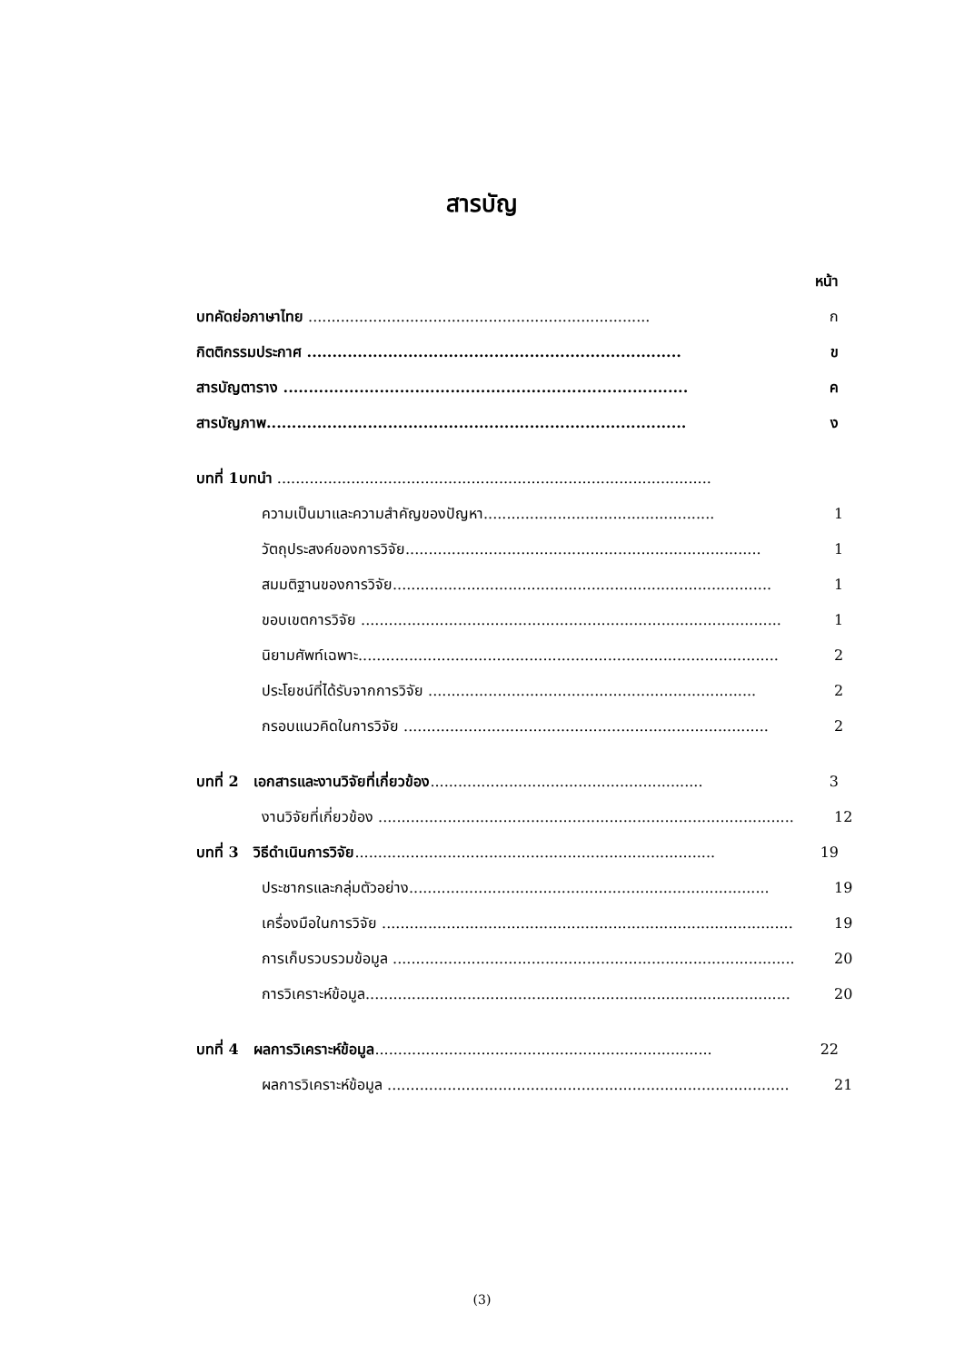สารบัญ
หน้า
บทคัดย่อภาษาไทย .......................................................................... ก
กิตติกรรมประกาศ .......................................................................... ข
สารบัญตาราง ................................................................................ ค
สารบัญภาพ................................................................................... ง
บทที่ 1บทนำ ..............................................................................................
ความเป็นมาและความสำคัญของปัญหา.................................................. 1
วัตถุประสงค์ของการวิจัย............................................................................. 1
สมมติฐานของการวิจัย.................................................................................. 1
ขอบเขตการวิจัย ........................................................................................... 1
นิยามศัพท์เฉพาะ........................................................................................... 2
ประโยชน์ที่ได้รับจากการวิจัย ....................................................................... 2
กรอบแนวคิดในการวิจัย ............................................................................... 2
บทที่ 2 เอกสารและงานวิจัยที่เกี่ยวข้อง........................................................... 3
งานวิจัยที่เกี่ยวข้อง .......................................................................................... 12
บทที่ 3 วิธีดำเนินการวิจัย.............................................................................. 19
ประชากรและกลุ่มตัวอย่าง.............................................................................. 19
เครื่องมือในการวิจัย ......................................................................................... 19
การเก็บรวบรวมข้อมูล ....................................................................................... 20
การวิเคราะห์ข้อมูล............................................................................................ 20
บทที่ 4 ผลการวิเคราะห์ข้อมูล......................................................................... 22
ผลการวิเคราะห์ข้อมูล ....................................................................................... 21
(3)